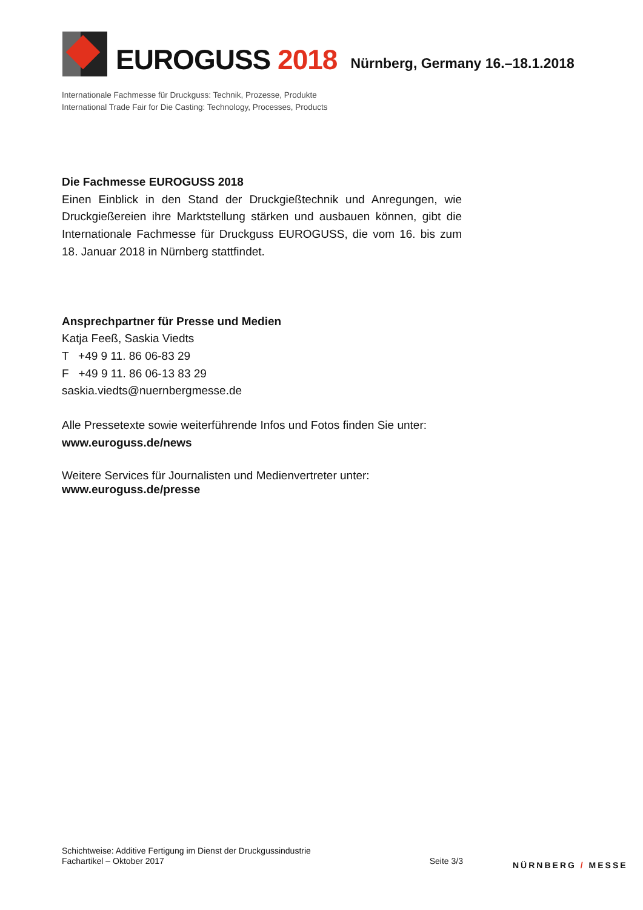EUROGUSS 2018
Nürnberg, Germany 16.–18.1.2018
Internationale Fachmesse für Druckguss: Technik, Prozesse, Produkte
International Trade Fair for Die Casting: Technology, Processes, Products
Die Fachmesse EUROGUSS 2018
Einen Einblick in den Stand der Druckgießtechnik und Anregungen, wie Druckgießereien ihre Marktstellung stärken und ausbauen können, gibt die Internationale Fachmesse für Druckguss EUROGUSS, die vom 16. bis zum 18. Januar 2018 in Nürnberg stattfindet.
Ansprechpartner für Presse und Medien
Katja Feeß, Saskia Viedts
T +49 9 11. 86 06-83 29
F +49 9 11. 86 06-13 83 29
saskia.viedts@nuernbergmesse.de
Alle Pressetexte sowie weiterführende Infos und Fotos finden Sie unter:
www.euroguss.de/news
Weitere Services für Journalisten und Medienvertreter unter:
www.euroguss.de/presse
Schichtweise: Additive Fertigung im Dienst der Druckgussindustrie
Fachartikel – Oktober 2017
Seite 3/3
NÜRNBERG / MESSE